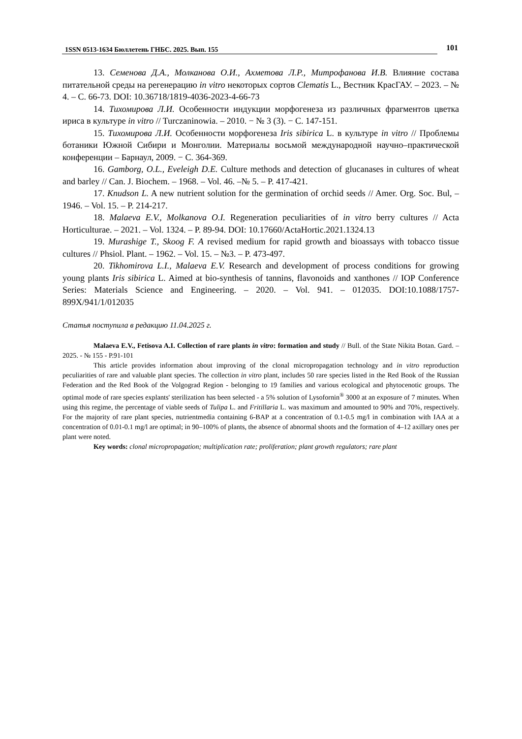1SSN 0513-1634 Бюллетень ГНБС. 2025. Вып. 155
101
13. Семенова Д.А., Молканова О.И., Ахметова Л.Р., Митрофанова И.В. Влияние состава питательной среды на регенерацию in vitro некоторых сортов Clematis L., Вестник КрасГАУ. – 2023. – № 4. – С. 66-73. DOI: 10.36718/1819-4036-2023-4-66-73
14. Тихомирова Л.И. Особенности индукции морфогенеза из различных фрагментов цветка ириса в культуре in vitro // Turczaninowia. – 2010. − № 3 (3). − С. 147-151.
15. Тихомирова Л.И. Особенности морфогенеза Iris sibirica L. в культуре in vitro // Проблемы ботаники Южной Сибири и Монголии. Материалы восьмой международной научно–практической конференции – Барнаул, 2009. − С. 364-369.
16. Gamborg, O.L., Eveleigh D.E. Culture methods and detection of glucanases in cultures of wheat and barley // Can. J. Biochem. – 1968. – Vol. 46. –№ 5. – P. 417-421.
17. Knudson L. A new nutrient solution for the germination of orchid seeds // Amer. Org. Soc. Bul, – 1946. – Vol. 15. – P. 214-217.
18. Malaeva E.V., Molkanova O.I. Regeneration peculiarities of in vitro berry cultures // Acta Horticulturae. – 2021. – Vol. 1324. – P. 89-94. DOI: 10.17660/ActaHortic.2021.1324.13
19. Murashige T., Skoog F. A revised medium for rapid growth and bioassays with tobacco tissue cultures // Phsiol. Plant. – 1962. – Vol. 15. – №3. – P. 473-497.
20. Tikhomirova L.I., Malaeva E.V. Research and development of process conditions for growing young plants Iris sibirica L. Aimed at bio-synthesis of tannins, flavonoids and xanthones // IOP Conference Series: Materials Science and Engineering. – 2020. – Vol. 941. – 012035. DOI:10.1088/1757-899X/941/1/012035
Статья поступила в редакцию 11.04.2025 г.
Malaeva E.V., Fetisova A.I. Collection of rare plants in vitro: formation and study // Bull. of the State Nikita Botan. Gard. – 2025. - № 155 - P.91-101
This article provides information about improving of the clonal micropropagation technology and in vitro reproduction peculiarities of rare and valuable plant species. The collection in vitro plant, includes 50 rare species listed in the Red Book of the Russian Federation and the Red Book of the Volgograd Region - belonging to 19 families and various ecological and phytocenotic groups. The optimal mode of rare species explants' sterilization has been selected - a 5% solution of Lysofornin<sup>®</sup> 3000 at an exposure of 7 minutes. When using this regime, the percentage of viable seeds of Tulipa L. and Fritillaria L. was maximum and amounted to 90% and 70%, respectively. For the majority of rare plant species, nutrientmedia containing 6-BAP at a concentration of 0.1-0.5 mg/l in combination with IAA at a concentration of 0.01-0.1 mg/l are optimal; in 90–100% of plants, the absence of abnormal shoots and the formation of 4–12 axillary ones per plant were noted.
Key words: clonal micropropagation; multiplication rate; proliferation; plant growth regulators; rare plant